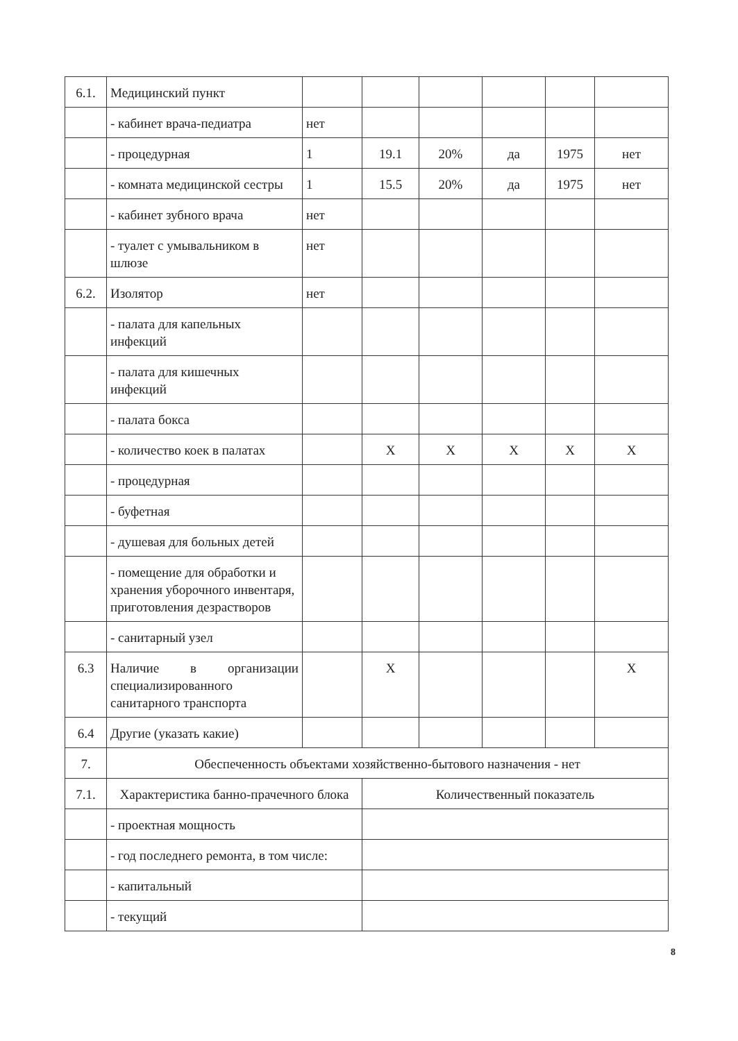| 6.1. | Медицинский пункт | | | | | | |
| | - кабинет врача-педиатра | нет | | | | | |
| | - процедурная | 1 | 19.1 | 20% | да | 1975 | нет |
| | - комната медицинской сестры | 1 | 15.5 | 20% | да | 1975 | нет |
| | - кабинет зубного врача | нет | | | | | |
| | - туалет с умывальником в шлюзе | нет | | | | | |
| 6.2. | Изолятор | нет | | | | | |
| | - палата для капельных инфекций | | | | | | |
| | - палата для кишечных инфекций | | | | | | |
| | - палата бокса | | | | | | |
| | - количество коек в палатах | | X | X | X | X | X |
| | - процедурная | | | | | | |
| | - буфетная | | | | | | |
| | - душевая для больных детей | | | | | | |
| | - помещение для обработки и хранения уборочного инвентаря, приготовления дезрастворов | | | | | | |
| | - санитарный узел | | | | | | |
| 6.3 | Наличие в организации специализированного санитарного транспорта | | X | | | | X |
| 6.4 | Другие (указать какие) | | | | | | |
| 7. | Обеспеченность объектами хозяйственно-бытового назначения - нет | | | | | | |
| 7.1. | Характеристика банно-прачечного блока | | Количественный показатель | | | | |
| | - проектная мощность | | | | | | |
| | - год последнего ремонта, в том числе: | | | | | | |
| | - капитальный | | | | | | |
| | - текущий | | | | | | |
8